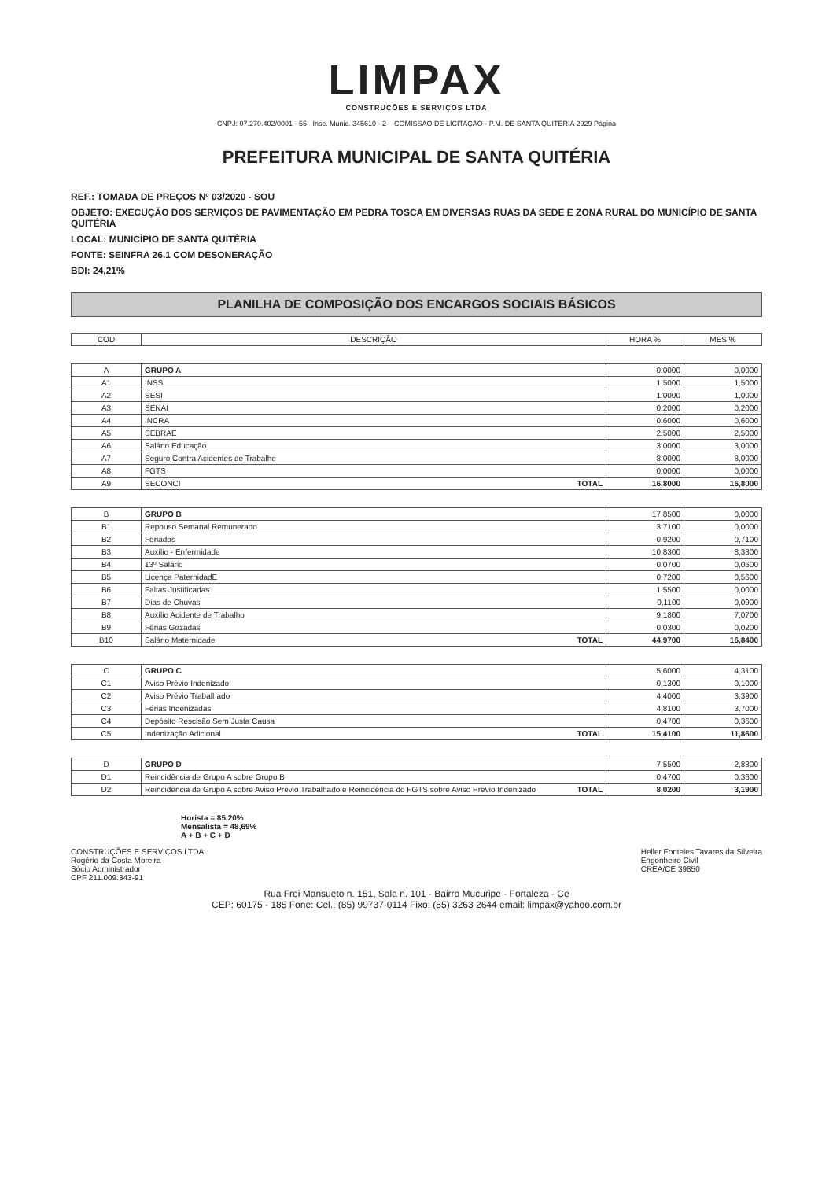LIMPAX
CONSTRUÇÕES E SERVIÇOS LTDA
CNPJ: 07.270.402/0001 - 55 Insc. Munic. 345610 - 2 COMISSÃO DE LICITAÇÃO - P.M. DE SANTA QUITÉRIA 2929 Página
PREFEITURA MUNICIPAL DE SANTA QUITÉRIA
REF.: TOMADA DE PREÇOS Nº 03/2020 - SOU
OBJETO: EXECUÇÃO DOS SERVIÇOS DE PAVIMENTAÇÃO EM PEDRA TOSCA EM DIVERSAS RUAS DA SEDE E ZONA RURAL DO MUNICÍPIO DE SANTA QUITÉRIA
LOCAL: MUNICÍPIO DE SANTA QUITÉRIA
FONTE: SEINFRA 26.1 COM DESONERAÇÃO
BDI: 24,21%
PLANILHA DE COMPOSIÇÃO DOS ENCARGOS SOCIAIS BÁSICOS
| COD | DESCRIÇÃO | HORA % | MES % |
| --- | --- | --- | --- |
| A | GRUPO A | 0,0000 | 0,0000 |
| A1 | INSS | 1,5000 | 1,5000 |
| A2 | SESI | 1,0000 | 1,0000 |
| A3 | SENAI | 0,2000 | 0,2000 |
| A4 | INCRA | 0,6000 | 0,6000 |
| A5 | SEBRAE | 2,5000 | 2,5000 |
| A6 | Salário Educação | 3,0000 | 3,0000 |
| A7 | Seguro Contra Acidentes de Trabalho | 8,0000 | 8,0000 |
| A8 | FGTS | 0,0000 | 0,0000 |
| A9 | SECONCI TOTAL | 16,8000 | 16,8000 |
| B | GRUPO B | 17,8500 | 0,0000 |
| B1 | Repouso Semanal Remunerado | 3,7100 | 0,0000 |
| B2 | Feriados | 0,9200 | 0,7100 |
| B3 | Auxílio - Enfermidade | 10,8300 | 8,3300 |
| B4 | 13º Salário | 0,0700 | 0,0600 |
| B5 | Licença PaternidadE | 0,7200 | 0,5600 |
| B6 | Faltas Justificadas | 1,5500 | 0,0000 |
| B7 | Dias de Chuvas | 0,1100 | 0,0900 |
| B8 | Auxílio Acidente de Trabalho | 9,1800 | 7,0700 |
| B9 | Férias Gozadas | 0,0300 | 0,0200 |
| B10 | Salário Maternidade TOTAL | 44,9700 | 16,8400 |
| C | GRUPO C | 5,6000 | 4,3100 |
| C1 | Aviso Prévio Indenizado | 0,1300 | 0,1000 |
| C2 | Aviso Prévio Trabalhado | 4,4000 | 3,3900 |
| C3 | Férias Indenizadas | 4,8100 | 3,7000 |
| C4 | Depósito Rescisão Sem Justa Causa | 0,4700 | 0,3600 |
| C5 | Indenização Adicional TOTAL | 15,4100 | 11,8600 |
| D | GRUPO D | 7,5500 | 2,8300 |
| D1 | Reincidência de Grupo A sobre Grupo B | 0,4700 | 0,3600 |
| D2 | Reincidência de Grupo A sobre Aviso Prévio Trabalhado e Reincidência do FGTS sobre Aviso Prévio Indenizado TOTAL | 8,0200 | 3,1900 |
Horista = 85,20%
Mensalista = 48,69%
A + B + C + D
CONSTRUÇÕES E SERVIÇOS LTDA
Rogério da Costa Moreira
Sócio Administrador
CPF 211.009.343-91
Heller Fonteles Tavares da Silveira
Engenheiro Civil
CREA/CE 39850
Rua Frei Mansueto n. 151, Sala n. 101 - Bairro Mucuripe - Fortaleza - Ce
CEP: 60175 - 185 Fone: Cel.: (85) 99737-0114 Fixo: (85) 3263 2644 email: limpax@yahoo.com.br